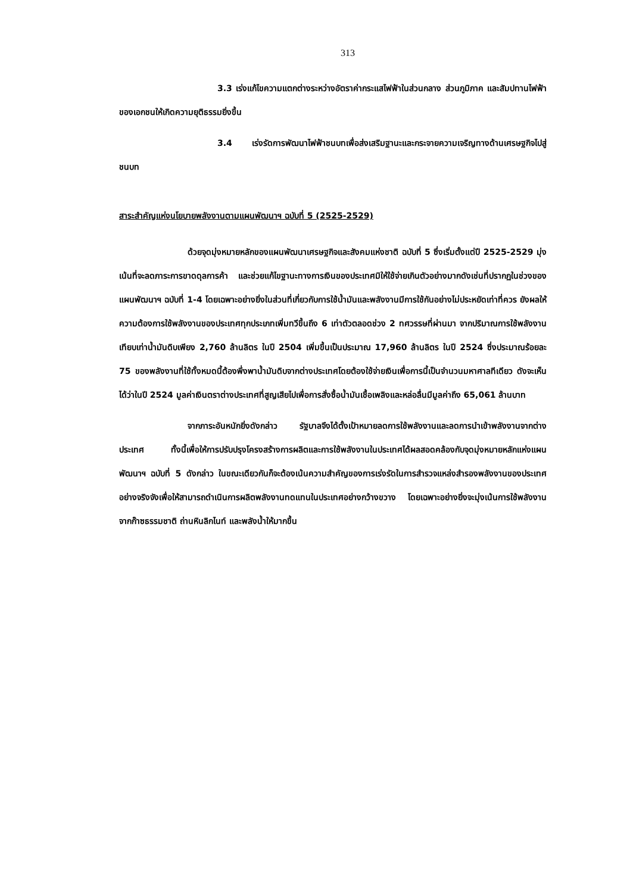313
3.3 เร่งแก้ไขความแตกต่างระหว่างอัตราค่ากระแสไฟฟ้าในส่วนกลาง ส่วนภูมิภาค และสัมปทานไฟฟ้าของเอกชนให้เกิดความยุติธรรมยิ่งขึ้น
3.4 เร่งรัดการพัฒนาไฟฟ้าชนบทเพื่อส่งเสริมฐานะและกระจายความเจริญทางด้านเศรษฐกิจไปสู่ชนบท
สาระสำคัญแห่งนโยบายพลังงานตามแผนพัฒนาฯ ฉบับที่ 5 (2525-2529)
ด้วยจุดมุ่งหมายหลักของแผนพัฒนาเศรษฐกิจและสังคมแห่งชาติ ฉบับที่ 5 ซึ่งเริ่มตั้งแต่ปี 2525-2529 มุ่งเน้นที่จะลดภาระการขาดดุลการค้า และช่วยแก้ไขฐานะทางการเงินของประเทศมิให้ใช้จ่ายเกินตัวอย่างมากดังเช่นที่ปรากฏในช่วงของแผนพัฒนาฯ ฉบับที่ 1-4 โดยเฉพาะอย่างยิ่งในส่วนที่เกี่ยวกับการใช้น้ำมันและพลังงานมีการใช้กันอย่างไม่ประหยัดเท่าที่ควร ยังผลให้ความต้องการใช้พลังงานของประเทศทุกประเภทเพิ่มทวีขึ้นถึง 6 เท่าตัวตลอดช่วง 2 ทศวรรษที่ผ่านมา จากปริมาณการใช้พลังงานเทียบเท่าน้ำมันดิบเพียง 2,760 ล้านลิตร ในปี 2504 เพิ่มขึ้นเป็นประมาณ 17,960 ล้านลิตร ในปี 2524 ซึ่งประมาณร้อยละ 75 ของพลังงานที่ใช้ทั้งหมดนี้ต้องพึ่งพาน้ำมันดิบจากต่างประเทศโดยต้องใช้จ่ายเงินเพื่อการนี้เป็นจำนวนมหาศาลทีเดียว ดังจะเห็นได้ว่าในปี 2524 มูลค่าเงินตราต่างประเทศที่สูญเสียไปเพื่อการสั่งซื้อน้ำมันเชื้อเพลิงและหล่อลื่นมีมูลค่าถึง 65,061 ล้านบาท
จากภาระอันหนักยิ่งดังกล่าว รัฐบาลจึงได้ตั้งเป้าหมายลดการใช้พลังงานและลดการนำเข้าพลังงานจากต่างประเทศ ทั้งนี้เพื่อให้การปรับปรุงโครงสร้างการผลิตและการใช้พลังงานในประเทศได้ผลสอดคล้องกับจุดมุ่งหมายหลักแห่งแผนพัฒนาฯ ฉบับที่ 5 ดังกล่าว ในขณะเดียวกันก็จะต้องเน้นความสำคัญของการเร่งรัดในการสำรวจแหล่งสำรองพลังงานของประเทศอย่างจริงจังเพื่อให้สามารถดำเนินการผลิตพลังงานทดแทนในประเทศอย่างกว้างขวาง โดยเฉพาะอย่างยิ่งจะมุ่งเน้นการใช้พลังงานจากก๊าซธรรมชาติ ถ่านหินลิกไนท์ และพลังน้ำให้มากขึ้น